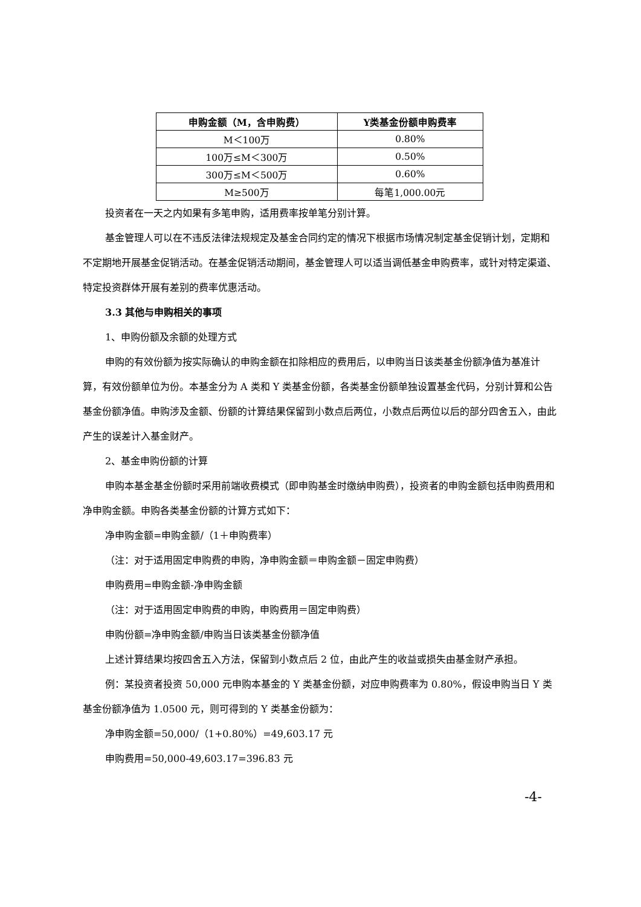| 申购金额（M，含申购费） | Y类基金份额申购费率 |
| --- | --- |
| M＜100万 | 0.80% |
| 100万≤M＜300万 | 0.50% |
| 300万≤M＜500万 | 0.60% |
| M≥500万 | 每笔1,000.00元 |
投资者在一天之内如果有多笔申购，适用费率按单笔分别计算。
基金管理人可以在不违反法律法规规定及基金合同约定的情况下根据市场情况制定基金促销计划，定期和不定期地开展基金促销活动。在基金促销活动期间，基金管理人可以适当调低基金申购费率，或针对特定渠道、特定投资群体开展有差别的费率优惠活动。
3.3 其他与申购相关的事项
1、申购份额及余额的处理方式
申购的有效份额为按实际确认的申购金额在扣除相应的费用后，以申购当日该类基金份额净值为基准计算，有效份额单位为份。本基金分为 A 类和 Y 类基金份额，各类基金份额单独设置基金代码，分别计算和公告基金份额净值。申购涉及金额、份额的计算结果保留到小数点后两位，小数点后两位以后的部分四舍五入，由此产生的误差计入基金财产。
2、基金申购份额的计算
申购本基金基金份额时采用前端收费模式（即申购基金时缴纳申购费），投资者的申购金额包括申购费用和净申购金额。申购各类基金份额的计算方式如下：
净申购金额=申购金额/（1＋申购费率）
（注：对于适用固定申购费的申购，净申购金额＝申购金额－固定申购费）
申购费用=申购金额-净申购金额
（注：对于适用固定申购费的申购，申购费用＝固定申购费）
申购份额=净申购金额/申购当日该类基金份额净值
上述计算结果均按四舍五入方法，保留到小数点后 2 位，由此产生的收益或损失由基金财产承担。
例：某投资者投资 50,000 元申购本基金的 Y 类基金份额，对应申购费率为 0.80%，假设申购当日 Y 类基金份额净值为 1.0500 元，则可得到的 Y 类基金份额为：
净申购金额=50,000/（1+0.80%）=49,603.17 元
申购费用=50,000-49,603.17=396.83 元
-4-